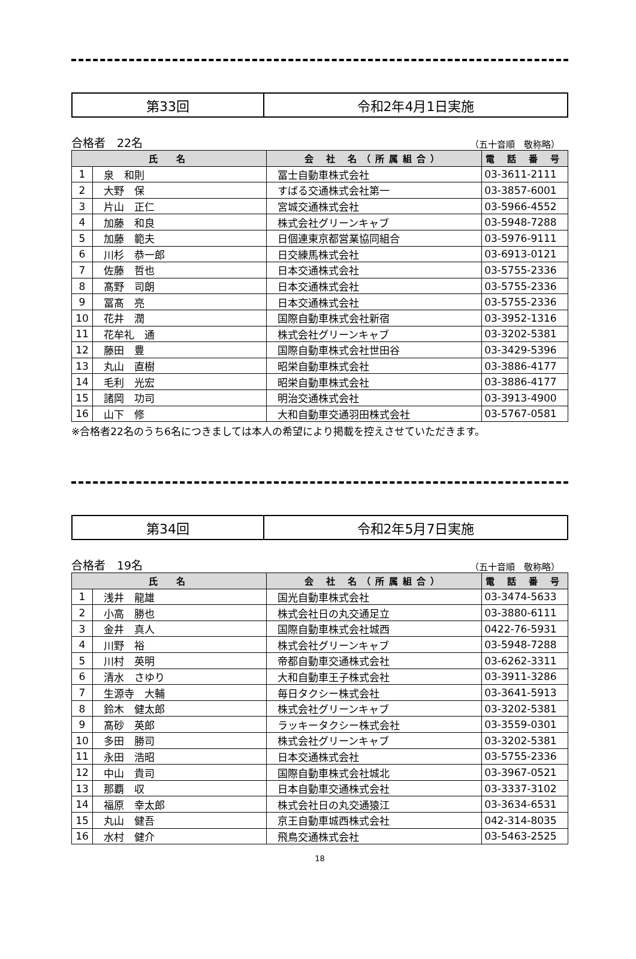| 第33回 | 令和2年4月1日実施 |
合格者　22名 （五十音順　敬称略）
| 氏 名 | | 会 社 名（所属組合） | 電 話 番 号 |
| --- | --- | --- | --- |
| 1 | 泉 和則 | 冨士自動車株式会社 | 03-3611-2111 |
| 2 | 大野 保 | すばる交通株式会社第一 | 03-3857-6001 |
| 3 | 片山 正仁 | 宮城交通株式会社 | 03-5966-4552 |
| 4 | 加藤 和良 | 株式会社グリーンキャブ | 03-5948-7288 |
| 5 | 加藤 範夫 | 日個連東京都営業協同組合 | 03-5976-9111 |
| 6 | 川杉 恭一郎 | 日交練馬株式会社 | 03-6913-0121 |
| 7 | 佐藤 哲也 | 日本交通株式会社 | 03-5755-2336 |
| 8 | 髙野 司朗 | 日本交通株式会社 | 03-5755-2336 |
| 9 | 冨髙 亮 | 日本交通株式会社 | 03-5755-2336 |
| 10 | 花井 潤 | 国際自動車株式会社新宿 | 03-3952-1316 |
| 11 | 花牟礼 通 | 株式会社グリーンキャブ | 03-3202-5381 |
| 12 | 藤田 豊 | 国際自動車株式会社世田谷 | 03-3429-5396 |
| 13 | 丸山 直樹 | 昭栄自動車株式会社 | 03-3886-4177 |
| 14 | 毛利 光宏 | 昭栄自動車株式会社 | 03-3886-4177 |
| 15 | 諸岡 功司 | 明治交通株式会社 | 03-3913-4900 |
| 16 | 山下 修 | 大和自動車交通羽田株式会社 | 03-5767-0581 |
※合格者22名のうち6名につきましては本人の希望により掲載を控えさせていただきます。
| 第34回 | 令和2年5月7日実施 |
合格者　19名 （五十音順　敬称略）
| 氏 名 | | 会 社 名（所属組合） | 電 話 番 号 |
| --- | --- | --- | --- |
| 1 | 浅井 龍雄 | 国光自動車株式会社 | 03-3474-5633 |
| 2 | 小高 勝也 | 株式会社日の丸交通足立 | 03-3880-6111 |
| 3 | 金井 真人 | 国際自動車株式会社城西 | 0422-76-5931 |
| 4 | 川野 裕 | 株式会社グリーンキャブ | 03-5948-7288 |
| 5 | 川村 英明 | 帝都自動車交通株式会社 | 03-6262-3311 |
| 6 | 清水 さゆり | 大和自動車王子株式会社 | 03-3911-3286 |
| 7 | 生源寺 大輔 | 毎日タクシー株式会社 | 03-3641-5913 |
| 8 | 鈴木 健太郎 | 株式会社グリーンキャブ | 03-3202-5381 |
| 9 | 髙砂 英郎 | ラッキータクシー株式会社 | 03-3559-0301 |
| 10 | 多田 勝司 | 株式会社グリーンキャブ | 03-3202-5381 |
| 11 | 永田 浩昭 | 日本交通株式会社 | 03-5755-2336 |
| 12 | 中山 貴司 | 国際自動車株式会社城北 | 03-3967-0521 |
| 13 | 那覇 収 | 日本自動車交通株式会社 | 03-3337-3102 |
| 14 | 福原 幸太郎 | 株式会社日の丸交通猿江 | 03-3634-6531 |
| 15 | 丸山 健吾 | 京王自動車城西株式会社 | 042-314-8035 |
| 16 | 水村 健介 | 飛鳥交通株式会社 | 03-5463-2525 |
18